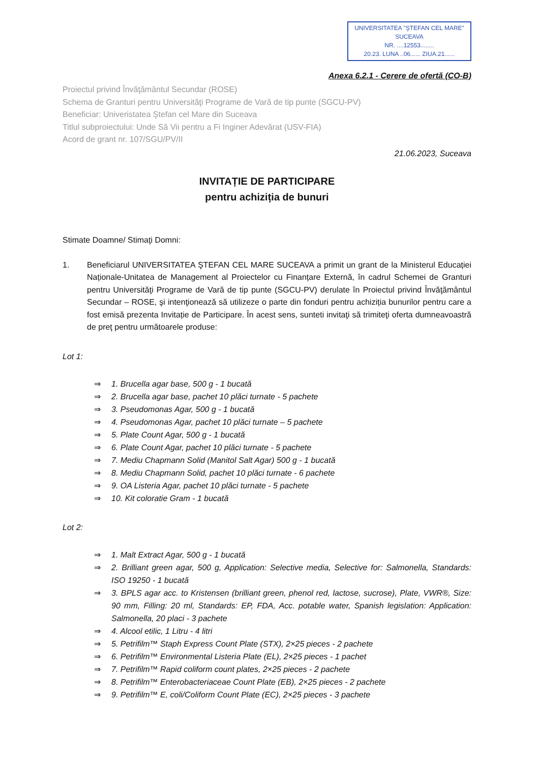UNIVERSITATEA "ŞTEFAN CEL MARE"
SUCEAVA
NR. ....12553........
20.23. LUNA ..06...... ZIUA.21......
Anexa 6.2.1 - Cerere de ofertă (CO-B)
Proiectul privind Învăţământul Secundar (ROSE)
Schema de Granturi pentru Universităţi Programe de Vară de tip punte (SGCU-PV)
Beneficiar: Univeristatea Ştefan cel Mare din Suceava
Titlul subproiectului: Unde Să Vii pentru a Fi Inginer Adevărat (USV-FIA)
Acord de grant nr. 107/SGU/PV/II
21.06.2023, Suceava
INVITAȚIE DE PARTICIPARE
pentru achiziția de bunuri
Stimate Doamne/ Stimaţi Domni:
1. Beneficiarul UNIVERSITATEA ŞTEFAN CEL MARE SUCEAVA a primit un grant de la Ministerul Educației Naționale-Unitatea de Management al Proiectelor cu Finanțare Externă, în cadrul Schemei de Granturi pentru Universităţi Programe de Vară de tip punte (SGCU-PV) derulate în Proiectul privind Învăţământul Secundar – ROSE, şi intenţionează să utilizeze o parte din fonduri pentru achiziția bunurilor pentru care a fost emisă prezenta Invitație de Participare. În acest sens, sunteti invitaţi să trimiteţi oferta dumneavoastră de preţ pentru următoarele produse:
Lot 1:
⇒ 1. Brucella agar base, 500 g - 1 bucată
⇒ 2. Brucella agar base, pachet 10 plăci turnate - 5 pachete
⇒ 3. Pseudomonas Agar, 500 g - 1 bucată
⇒ 4. Pseudomonas Agar, pachet 10 plăci turnate – 5 pachete
⇒ 5. Plate Count Agar, 500 g - 1 bucată
⇒ 6. Plate Count Agar, pachet 10 plăci turnate - 5 pachete
⇒ 7. Mediu Chapmann Solid (Manitol Salt Agar) 500 g - 1 bucată
⇒ 8. Mediu Chapmann Solid, pachet 10 plăci turnate - 6 pachete
⇒ 9. OA Listeria Agar, pachet 10 plăci turnate - 5 pachete
⇒ 10. Kit coloratie Gram - 1 bucată
Lot 2:
⇒ 1. Malt Extract Agar, 500 g - 1 bucată
⇒ 2. Brilliant green agar, 500 g, Application: Selective media, Selective for: Salmonella, Standards: ISO 19250 - 1 bucată
⇒ 3. BPLS agar acc. to Kristensen (brilliant green, phenol red, lactose, sucrose), Plate, VWR®, Size: 90 mm, Filling: 20 ml, Standards: EP, FDA, Acc. potable water, Spanish legislation: Application: Salmonella, 20 placi - 3 pachete
⇒ 4. Alcool etilic, 1 Litru - 4 litri
⇒ 5. Petrifilm™ Staph Express Count Plate (STX), 2×25 pieces - 2 pachete
⇒ 6. Petrifilm™ Environmental Listeria Plate (EL), 2×25 pieces - 1 pachet
⇒ 7. Petrifilm™ Rapid coliform count plates, 2×25 pieces - 2 pachete
⇒ 8. Petrifilm™ Enterobacteriaceae Count Plate (EB), 2×25 pieces - 2 pachete
⇒ 9. Petrifilm™ E, coli/Coliform Count Plate (EC), 2×25 pieces - 3 pachete